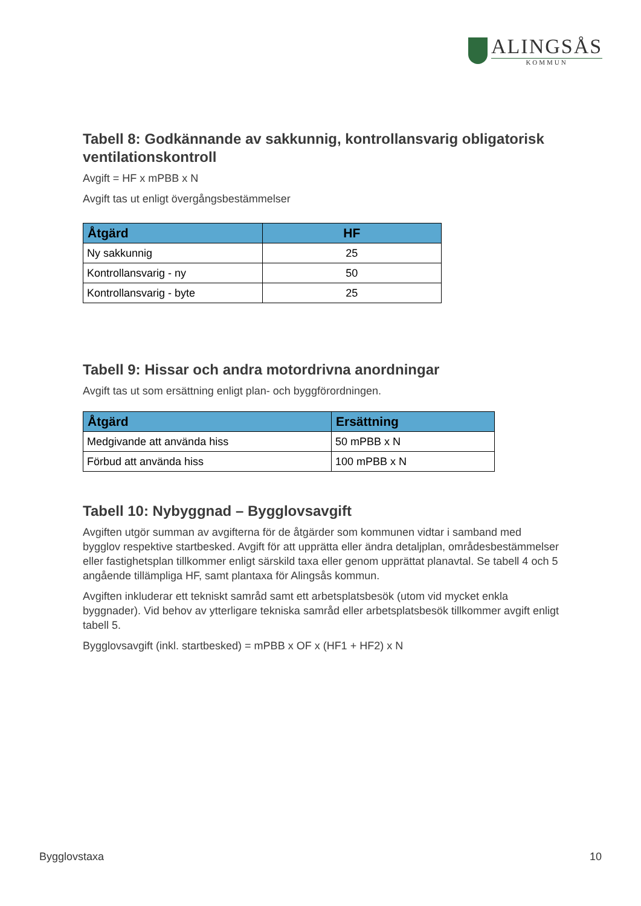ALINGSÅS
KOMMUN
Tabell 8: Godkännande av sakkunnig, kontrollansvarig obligatorisk ventilationskontroll
Avgift = HF x mPBB x N
Avgift tas ut enligt övergångsbestämmelser
| Åtgärd | HF |
| --- | --- |
| Ny sakkunnig | 25 |
| Kontrollansvarig - ny | 50 |
| Kontrollansvarig - byte | 25 |
Tabell 9: Hissar och andra motordrivna anordningar
Avgift tas ut som ersättning enligt plan- och byggförordningen.
| Åtgärd | Ersättning |
| --- | --- |
| Medgivande att använda hiss | 50 mPBB x N |
| Förbud att använda hiss | 100 mPBB x N |
Tabell 10: Nybyggnad – Bygglovsavgift
Avgiften utgör summan av avgifterna för de åtgärder som kommunen vidtar i samband med bygglov respektive startbesked. Avgift för att upprätta eller ändra detaljplan, områdesbestämmelser eller fastighetsplan tillkommer enligt särskild taxa eller genom upprättat planavtal. Se tabell 4 och 5 angående tillämpliga HF, samt plantaxa för Alingsås kommun.
Avgiften inkluderar ett tekniskt samråd samt ett arbetsplatsbesök (utom vid mycket enkla byggnader). Vid behov av ytterligare tekniska samråd eller arbetsplatsbesök tillkommer avgift enligt tabell 5.
Bygglovsavgift (inkl. startbesked) = mPBB x OF x (HF1 + HF2) x N
Bygglovstaxa 10